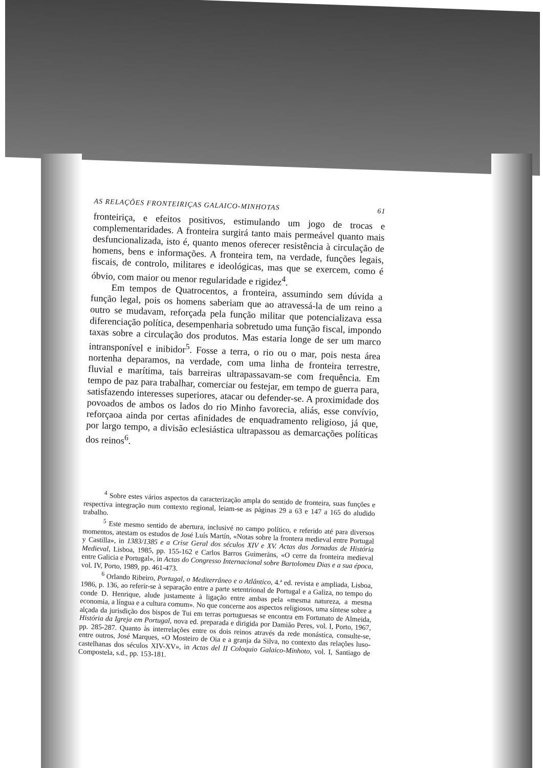AS RELAÇÕES FRONTEIRIÇAS GALAICO-MINHOTAS 61
fronteiriça, e efeitos positivos, estimulando um jogo de trocas e complementaridades. A fronteira surgirá tanto mais permeável quanto mais desfuncionalizada, isto é, quanto menos oferecer resistência à circulação de homens, bens e informações. A fronteira tem, na verdade, funções legais, fiscais, de controlo, militares e ideológicas, mas que se exercem, como é óbvio, com maior ou menor regularidade e rigidez<sup>4</sup>.
Em tempos de Quatrocentos, a fronteira, assumindo sem dúvida a função legal, pois os homens saberiam que ao atravessá-la de um reino a outro se mudavam, reforçada pela função militar que potencializava essa diferenciação política, desempenharia sobretudo uma função fiscal, impondo taxas sobre a circulação dos produtos. Mas estaria longe de ser um marco intransponível e inibidor<sup>5</sup>. Fosse a terra, o rio ou o mar, pois nesta área nortenha deparamos, na verdade, com uma linha de fronteira terrestre, fluvial e marítima, tais barreiras ultrapassavam-se com frequência. Em tempo de paz para trabalhar, comerciar ou festejar, em tempo de guerra para, satisfazendo interesses superiores, atacar ou defender-se. A proximidade dos povoados de ambos os lados do rio Minho favorecia, aliás, esse convívio, reforçaoa ainda por certas afinidades de enquadramento religioso, já que, por largo tempo, a divisão eclesiástica ultrapassou as demarcações políticas dos reinos<sup>6</sup>.
<sup>4</sup> Sobre estes vários aspectos da caracterização ampla do sentido de fronteira, suas funções e respectiva integração num contexto regional, leiam-se as páginas 29 a 63 e 147 a 165 do aludido trabalho.
<sup>5</sup> Este mesmo sentido de abertura, inclusivé no campo político, e referido até para diversos momentos, atestam os estudos de José Luís Martín, «Notas sobre la frontera medieval entre Portugal y Castilla», in 1383/1385 e a Crise Geral dos séculos XIV e XV. Actas das Jornadas de História Medieval, Lisboa, 1985, pp. 155-162 e Carlos Barros Guimeráns, «O cerre da fronteira medieval entre Galicia e Portugal», in Actas do Congresso Internacional sobre Bartolomeu Dias e a sua época, vol. IV, Porto, 1989, pp. 461-473.
<sup>6</sup> Orlando Ribeiro, Portugal, o Mediterrâneo e o Atlântico, 4.ª ed. revista e ampliada, Lisboa, 1986, p. 136, ao referir-se à separação entre a parte setentrional de Portugal e a Galiza, no tempo do conde D. Henrique, alude justamente à ligação entre ambas pela «mesma natureza, a mesma economia, a língua e a cultura comum». No que concerne aos aspectos religiosos, uma síntese sobre a alçada da jurisdição dos bispos de Tui em terras portuguesas se encontra em Fortunato de Almeida, História da Igreja em Portugal, nova ed. preparada e dirigida por Damião Peres, vol. I, Porto, 1967, pp. 285-287. Quanto às interrelações entre os dois reinos através da rede monástica, consulte-se, entre outros, José Marques, «O Mosteiro de Oia e a granja da Silva, no contexto das relações luso-castelhanas dos séculos XIV-XV», in Actas del II Coloquio Galaico-Minhoto, vol. I, Santiago de Compostela, s.d., pp. 153-181.